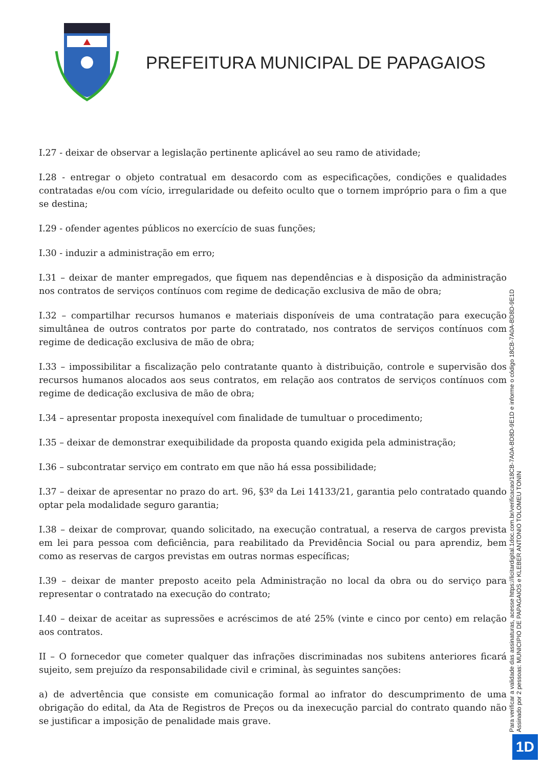PREFEITURA MUNICIPAL DE PAPAGAIOS
I.27 - deixar de observar a legislação pertinente aplicável ao seu ramo de atividade;
I.28 - entregar o objeto contratual em desacordo com as especificações, condições e qualidades contratadas e/ou com vício, irregularidade ou defeito oculto que o tornem impróprio para o fim a que se destina;
I.29 - ofender agentes públicos no exercício de suas funções;
I.30 - induzir a administração em erro;
I.31 – deixar de manter empregados, que fiquem nas dependências e à disposição da administração nos contratos de serviços contínuos com regime de dedicação exclusiva de mão de obra;
I.32 – compartilhar recursos humanos e materiais disponíveis de uma contratação para execução simultânea de outros contratos por parte do contratado, nos contratos de serviços contínuos com regime de dedicação exclusiva de mão de obra;
I.33 – impossibilitar a fiscalização pelo contratante quanto à distribuição, controle e supervisão dos recursos humanos alocados aos seus contratos, em relação aos contratos de serviços contínuos com regime de dedicação exclusiva de mão de obra;
I.34 – apresentar proposta inexequível com finalidade de tumultuar o procedimento;
I.35 – deixar de demonstrar exequibilidade da proposta quando exigida pela administração;
I.36 – subcontratar serviço em contrato em que não há essa possibilidade;
I.37 – deixar de apresentar no prazo do art. 96, §3º da Lei 14133/21, garantia pelo contratado quando optar pela modalidade seguro garantia;
I.38 – deixar de comprovar, quando solicitado, na execução contratual, a reserva de cargos prevista em lei para pessoa com deficiência, para reabilitado da Previdência Social ou para aprendiz, bem como as reservas de cargos previstas em outras normas específicas;
I.39 – deixar de manter preposto aceito pela Administração no local da obra ou do serviço para representar o contratado na execução do contrato;
I.40 – deixar de aceitar as supressões e acréscimos de até 25% (vinte e cinco por cento) em relação aos contratos.
II – O fornecedor que cometer qualquer das infrações discriminadas nos subitens anteriores ficará sujeito, sem prejuízo da responsabilidade civil e criminal, às seguintes sanções:
a) de advertência que consiste em comunicação formal ao infrator do descumprimento de uma obrigação do edital, da Ata de Registros de Preços ou da inexecução parcial do contrato quando não se justificar a imposição de penalidade mais grave.
Assinado por 2 pessoas: MUNICIPIO DE PAPAGAIOS e KLEBER ANTONIO TOLOMEU TONIN
Para verificar a validade das assinaturas, acesse https://licitardigital.1doc.com.br/verificacao/18CB-7A0A-BD8D-9E1D e informe o código 18CB-7A0A-BD8D-9E1D
1D